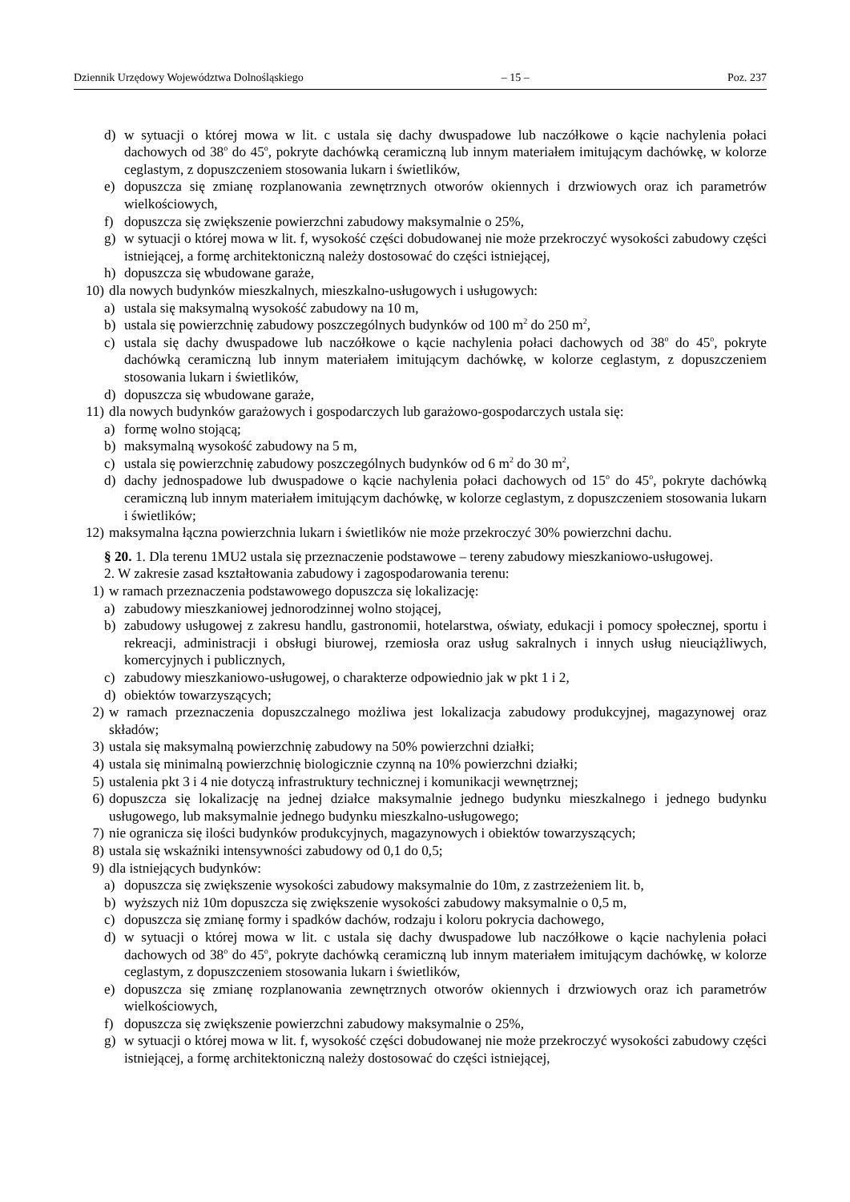Dziennik Urzędowy Województwa Dolnośląskiego – 15 – Poz. 237
d) w sytuacji o której mowa w lit. c ustala się dachy dwuspadowe lub naczółkowe o kącie nachylenia połaci dachowych od 38<sup>o</sup> do 45<sup>o</sup>, pokryte dachówką ceramiczną lub innym materiałem imitującym dachówkę, w kolorze ceglastym, z dopuszczeniem stosowania lukarn i świetlików,
e) dopuszcza się zmianę rozplanowania zewnętrznych otworów okiennych i drzwiowych oraz ich parametrów wielkościowych,
f) dopuszcza się zwiększenie powierzchni zabudowy maksymalnie o 25%,
g) w sytuacji o której mowa w lit. f, wysokość części dobudowanej nie może przekroczyć wysokości zabudowy części istniejącej, a formę architektoniczną należy dostosować do części istniejącej,
h) dopuszcza się wbudowane garaże,
10) dla nowych budynków mieszkalnych, mieszkalno-usługowych i usługowych:
a) ustala się maksymalną wysokość zabudowy na 10 m,
b) ustala się powierzchnię zabudowy poszczególnych budynków od 100 m<sup>2</sup> do 250 m<sup>2</sup>,
c) ustala się dachy dwuspadowe lub naczółkowe o kącie nachylenia połaci dachowych od 38<sup>o</sup> do 45<sup>o</sup>, pokryte dachówką ceramiczną lub innym materiałem imitującym dachówkę, w kolorze ceglastym, z dopuszczeniem stosowania lukarn i świetlików,
d) dopuszcza się wbudowane garaże,
11) dla nowych budynków garażowych i gospodarczych lub garażowo-gospodarczych ustala się:
a) formę wolno stojącą;
b) maksymalną wysokość zabudowy na 5 m,
c) ustala się powierzchnię zabudowy poszczególnych budynków od 6 m<sup>2</sup> do 30 m<sup>2</sup>,
d) dachy jednospadowe lub dwuspadowe o kącie nachylenia połaci dachowych od 15<sup>o</sup> do 45<sup>o</sup>, pokryte dachówką ceramiczną lub innym materiałem imitującym dachówkę, w kolorze ceglastym, z dopuszczeniem stosowania lukarn i świetlików;
12) maksymalna łączna powierzchnia lukarn i świetlików nie może przekroczyć 30% powierzchni dachu.
§ 20. 1. Dla terenu 1MU2 ustala się przeznaczenie podstawowe – tereny zabudowy mieszkaniowo-usługowej.
2. W zakresie zasad kształtowania zabudowy i zagospodarowania terenu:
1) w ramach przeznaczenia podstawowego dopuszcza się lokalizację:
a) zabudowy mieszkaniowej jednorodzinnej wolno stojącej,
b) zabudowy usługowej z zakresu handlu, gastronomii, hotelarstwa, oświaty, edukacji i pomocy społecznej, sportu i rekreacji, administracji i obsługi biurowej, rzemiosła oraz usług sakralnych i innych usług nieuciążliwych, komercyjnych i publicznych,
c) zabudowy mieszkaniowo-usługowej, o charakterze odpowiednio jak w pkt 1 i 2,
d) obiektów towarzyszących;
2) w ramach przeznaczenia dopuszczalnego możliwa jest lokalizacja zabudowy produkcyjnej, magazynowej oraz składów;
3) ustala się maksymalną powierzchnię zabudowy na 50% powierzchni działki;
4) ustala się minimalną powierzchnię biologicznie czynną na 10% powierzchni działki;
5) ustalenia pkt 3 i 4 nie dotyczą infrastruktury technicznej i komunikacji wewnętrznej;
6) dopuszcza się lokalizację na jednej działce maksymalnie jednego budynku mieszkalnego i jednego budynku usługowego, lub maksymalnie jednego budynku mieszkalno-usługowego;
7) nie ogranicza się ilości budynków produkcyjnych, magazynowych i obiektów towarzyszących;
8) ustala się wskaźniki intensywności zabudowy od 0,1 do 0,5;
9) dla istniejących budynków:
a) dopuszcza się zwiększenie wysokości zabudowy maksymalnie do 10m, z zastrzeżeniem lit. b,
b) wyższych niż 10m dopuszcza się zwiększenie wysokości zabudowy maksymalnie o 0,5 m,
c) dopuszcza się zmianę formy i spadków dachów, rodzaju i koloru pokrycia dachowego,
d) w sytuacji o której mowa w lit. c ustala się dachy dwuspadowe lub naczółkowe o kącie nachylenia połaci dachowych od 38<sup>o</sup> do 45<sup>o</sup>, pokryte dachówką ceramiczną lub innym materiałem imitującym dachówkę, w kolorze ceglastym, z dopuszczeniem stosowania lukarn i świetlików,
e) dopuszcza się zmianę rozplanowania zewnętrznych otworów okiennych i drzwiowych oraz ich parametrów wielkościowych,
f) dopuszcza się zwiększenie powierzchni zabudowy maksymalnie o 25%,
g) w sytuacji o której mowa w lit. f, wysokość części dobudowanej nie może przekroczyć wysokości zabudowy części istniejącej, a formę architektoniczną należy dostosować do części istniejącej,